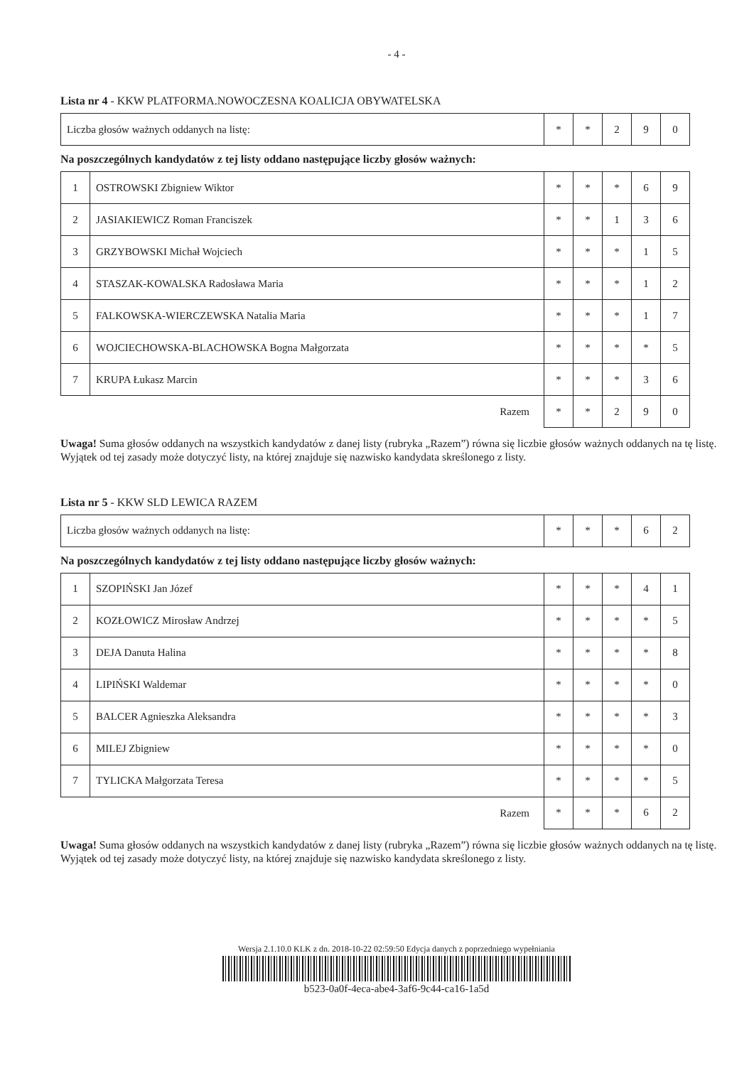- 4 -
Lista nr 4 - KKW PLATFORMA.NOWOCZESNA KOALICJA OBYWATELSKA
| Liczba głosów ważnych oddanych na listę: | * | * | 2 | 9 | 0 |
Na poszczególnych kandydatów z tej listy oddano następujące liczby głosów ważnych:
| 1 | OSTROWSKI Zbigniew Wiktor | * | * | * | 6 | 9 |
| 2 | JASIAKIEWICZ Roman Franciszek | * | * | 1 | 3 | 6 |
| 3 | GRZYBOWSKI Michał Wojciech | * | * | * | 1 | 5 |
| 4 | STASZAK-KOWALSKA Radosława Maria | * | * | * | 1 | 2 |
| 5 | FALKOWSKA-WIERCZEWSKA Natalia Maria | * | * | * | 1 | 7 |
| 6 | WOJCIECHOWSKA-BLACHOWSKA Bogna Małgorzata | * | * | * | * | 5 |
| 7 | KRUPA Łukasz Marcin | * | * | * | 3 | 6 |
| Razem | | * | * | 2 | 9 | 0 |
Uwaga! Suma głosów oddanych na wszystkich kandydatów z danej listy (rubryka „Razem”) równa się liczbie głosów ważnych oddanych na tę listę. Wyjątek od tej zasady może dotyczyć listy, na której znajduje się nazwisko kandydata skreślonego z listy.
Lista nr 5 - KKW SLD LEWICA RAZEM
| Liczba głosów ważnych oddanych na listę: | * | * | * | 6 | 2 |
Na poszczególnych kandydatów z tej listy oddano następujące liczby głosów ważnych:
| 1 | SZOPIŃSKI Jan Józef | * | * | * | 4 | 1 |
| 2 | KOZŁOWICZ Mirosław Andrzej | * | * | * | * | 5 |
| 3 | DEJA Danuta Halina | * | * | * | * | 8 |
| 4 | LIPIŃSKI Waldemar | * | * | * | * | 0 |
| 5 | BALCER Agnieszka Aleksandra | * | * | * | * | 3 |
| 6 | MILEJ Zbigniew | * | * | * | * | 0 |
| 7 | TYLICKA Małgorzata Teresa | * | * | * | * | 5 |
| Razem | | * | * | * | 6 | 2 |
Uwaga! Suma głosów oddanych na wszystkich kandydatów z danej listy (rubryka „Razem”) równa się liczbie głosów ważnych oddanych na tę listę. Wyjątek od tej zasady może dotyczyć listy, na której znajduje się nazwisko kandydata skreślonego z listy.
Wersja 2.1.10.0 KLK z dn. 2018-10-22 02:59:50 Edycja danych z poprzedniego wypełniania
b523-0a0f-4eca-abe4-3af6-9c44-ca16-1a5d